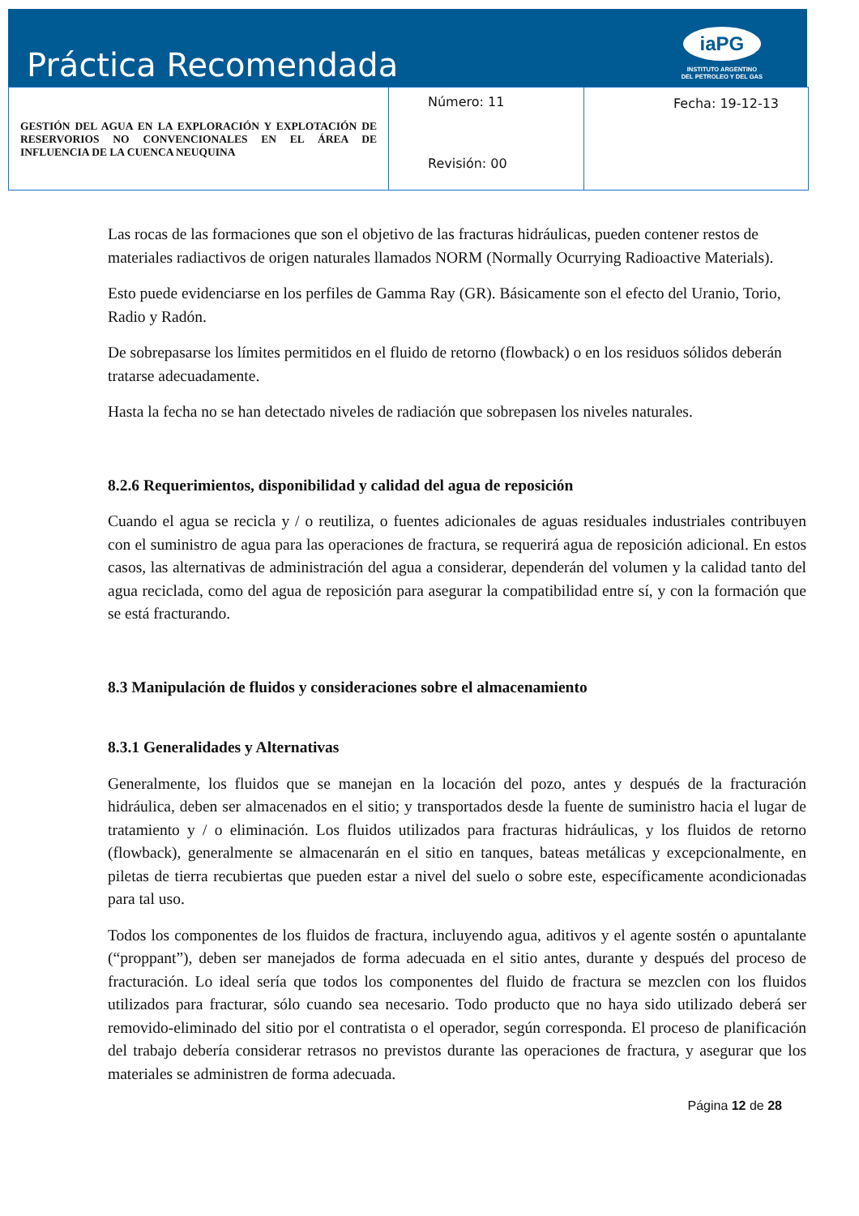Práctica Recomendada
iaPG
INSTITUTO ARGENTINO
DEL PETROLEO Y DEL GAS
| GESTIÓN DEL AGUA EN LA EXPLORACIÓN Y EXPLOTACIÓN DE RESERVORIOS NO CONVENCIONALES EN EL ÁREA DE INFLUENCIA DE LA CUENCA NEUQUINA | Número: 11 Revisión: 00 | Fecha: 19-12-13 |
Las rocas de las formaciones que son el objetivo de las fracturas hidráulicas, pueden contener restos de materiales radiactivos de origen naturales llamados NORM (Normally Ocurrying Radioactive Materials).
Esto puede evidenciarse en los perfiles de Gamma Ray (GR). Básicamente son el efecto del Uranio, Torio, Radio y Radón.
De sobrepasarse los límites permitidos en el fluido de retorno (flowback) o en los residuos sólidos deberán tratarse adecuadamente.
Hasta la fecha no se han detectado niveles de radiación que sobrepasen los niveles naturales.
8.2.6 Requerimientos, disponibilidad y calidad del agua de reposición
Cuando el agua se recicla y / o reutiliza, o fuentes adicionales de aguas residuales industriales contribuyen con el suministro de agua para las operaciones de fractura, se requerirá agua de reposición adicional. En estos casos, las alternativas de administración del agua a considerar, dependerán del volumen y la calidad tanto del agua reciclada, como del agua de reposición para asegurar la compatibilidad entre sí, y con la formación que se está fracturando.
8.3 Manipulación de fluidos y consideraciones sobre el almacenamiento
8.3.1 Generalidades y Alternativas
Generalmente, los fluidos que se manejan en la locación del pozo, antes y después de la fracturación hidráulica, deben ser almacenados en el sitio; y transportados desde la fuente de suministro hacia el lugar de tratamiento y / o eliminación. Los fluidos utilizados para fracturas hidráulicas, y los fluidos de retorno (flowback), generalmente se almacenarán en el sitio en tanques, bateas metálicas y excepcionalmente, en piletas de tierra recubiertas que pueden estar a nivel del suelo o sobre este, específicamente acondicionadas para tal uso.
Todos los componentes de los fluidos de fractura, incluyendo agua, aditivos y el agente sostén o apuntalante (“proppant”), deben ser manejados de forma adecuada en el sitio antes, durante y después del proceso de fracturación. Lo ideal sería que todos los componentes del fluido de fractura se mezclen con los fluidos utilizados para fracturar, sólo cuando sea necesario. Todo producto que no haya sido utilizado deberá ser removido-eliminado del sitio por el contratista o el operador, según corresponda. El proceso de planificación del trabajo debería considerar retrasos no previstos durante las operaciones de fractura, y asegurar que los materiales se administren de forma adecuada.
Página 12 de 28